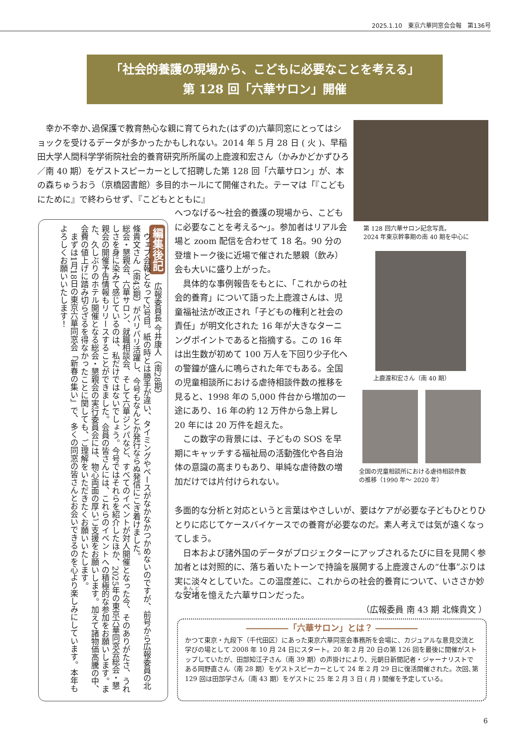2025.1.10　東京六華同窓会会報　第136号
「社会的養護の現場から、こどもに必要なことを考える」
第 128 回「六華サロン」開催
幸か不幸か､過保護で教育熱心な親に育てられた(はずの)六華同窓にとってはショックを受けるデータが多かったかもしれない。2014 年 5 月 28 日 ( 火 )、早稲田大学人間科学学術院社会的養育研究所所属の上鹿渡和宏さん（かみかどかずひろ／南 40 期）をゲストスピーカーとして招聘した第 128 回「六華サロン」が、本の森ちゅうおう（京橋図書館）多目的ホールにて開催された。テーマは「『こどもにために』で終わらせず､『こどもとともに』
へつなげる～社会的養護の現場から、こどもに必要なことを考える～」。参加者はリアル会場と zoom 配信を合わせて 18 名。90 分の登壇トーク後に近場で催された懇親（飲み）会も大いに盛り上がった。
　具体的な事例報告をもとに、「これからの社会的養育」について語った上鹿渡さんは、児童福祉法が改正され「子どもの権利と社会の責任」が明文化された 16 年が大きなターニングポイントであると指摘する。この 16 年は出生数が初めて 100 万人を下回り少子化への警鐘が盛んに鳴らされた年でもある。全国の児童相談所における虐待相談件数の推移を見ると、1998 年の 5,000 件台から増加の一途にあり、16 年の約 12 万件から急上昇し 20 年には 20 万件を超えた。
　この数字の背景には、子どもの SOS を早期にキャッチする福祉局の活動強化や各自治体の意識の高まりもあり、単純な虐待数の増加だけでは片付けられない。
多面的な分析と対応というと言葉はやさしいが、要はケアが必要な子どもひとりひとりに応じてケースバイケースでの養育が必要なのだ。素人考えでは気が遠くなってしまう。
　日本および諸外国のデータがプロジェクターにアップされるたびに目を見開く参加者とは対照的に、落ち着いたトーンで持論を展開する上鹿渡さんの“仕事”ぶりは実に淡々としていた。この温度差に、これからの社会的養育について、いささか妙な安堵を憶えた六華サロンだった。
（広報委員 南 43 期 北條貴文 ）
第 128 回六華サロン記念写真。
2024 年東京幹事期の南 40 期を中心に
上鹿渡和宏さん（南 40 期）
全国の児童相談所における虐待相談件数
の推移（1990 年～ 2020 年）
編集後記　広報委員長 今井康人（南28期）
　ウェブ会報となって2号目。紙の時とは勝手が違い、タイミングやペースがなかなかつかめないのですが、前号から広報委員の北條貴文さん（南43期）がバリバリ活躍し、今号もなんとか発行ならぬ発信にこぎ着けました。
総会・懇親会、六華サロン、就職相談会、そして六華ジンパなど、すべてのイベントが対人開催となった今、そのありがたさ、うれしさを身に染みて感じているのは、私だけではないでしょう。今号ではそれらを紹介したほか、2025年の東京六華同窓会総会・懇親会の開催予告情報もリリースすることができました。会員の皆さんには、これらのイベントへの積極的な参加をお願いします。また、久しぶりのホテル開催となる総会・懇親会の実行委員会には、物心両面の厚いご支援をお願いします。加えて諸物価高騰の中、会費の値上げに踏み切らざるを得なかったことに関しても、ご理解をいただきたくお願いいたします。
　まずは1月18日の東京六華同窓会「新春の集い」で、多くの同窓の皆さんとお会いできるのを心より楽しみにしています。本年もよろしくお願いいたします！
―――――「六華サロン」とは？ ―――――
かつて東京・九段下（千代田区）にあった東京六華同窓会事務所を会場に、カジュアルな意見交流と学びの場として 2008 年 10 月 24 日にスタート。20 年 2 月 20 日の第 126 回を最後に開催がストップしていたが、田部知江子さん（南 39 期）の声掛けにより、元朝日新聞記者・ジャーナリストである岡野直さん（南 28 期）をゲストスピーカーとして 24 年 2 月 29 日に復活開催された。次回､第 129 回は田部学さん（南 43 期）をゲストに 25 年 2 月 3 日 ( 月 ) 開催を予定している。
6